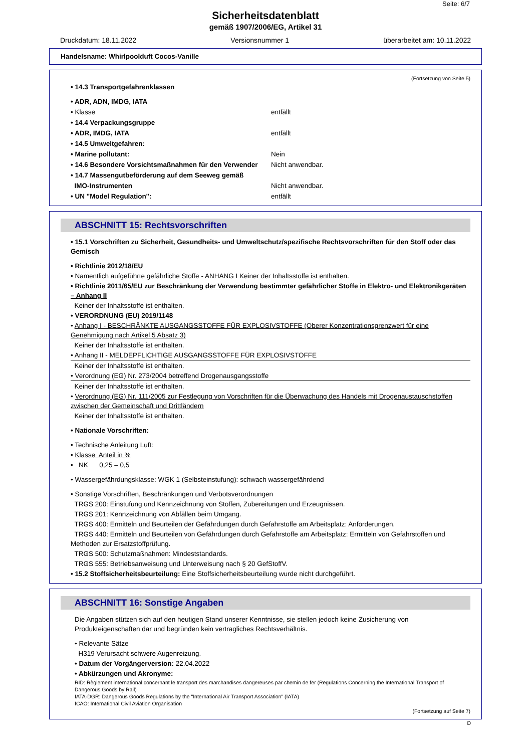Seite: 6/7
Sicherheitsdatenblatt
gemäß 1907/2006/EG, Artikel 31
Druckdatum: 18.11.2022 Versionsnummer 1 überarbeitet am: 10.11.2022
Handelsname: Whirlpoolduft Cocos-Vanille
(Fortsetzung von Seite 5)
• 14.3 Transportgefahrenklassen
• ADR, ADN, IMDG, IATA
• Klasse entfällt
• 14.4 Verpackungsgruppe
• ADR, IMDG, IATA entfällt
• 14.5 Umweltgefahren:
• Marine pollutant: Nein
• 14.6 Besondere Vorsichtsmaßnahmen für den Verwender
Nicht anwendbar.
• 14.7 Massengutbeförderung auf dem Seeweg gemäß
IMO-Instrumenten Nicht anwendbar.
• UN "Model Regulation": entfällt
ABSCHNITT 15: Rechtsvorschriften
• 15.1 Vorschriften zu Sicherheit, Gesundheits- und Umweltschutz/spezifische Rechtsvorschriften für den Stoff oder das Gemisch
• Richtlinie 2012/18/EU
• Namentlich aufgeführte gefährliche Stoffe - ANHANG I Keiner der Inhaltsstoffe ist enthalten.
• Richtlinie 2011/65/EU zur Beschränkung der Verwendung bestimmter gefährlicher Stoffe in Elektro- und Elektronikgeräten – Anhang II
Keiner der Inhaltsstoffe ist enthalten.
• VERORDNUNG (EU) 2019/1148
• Anhang I - BESCHRÄNKTE AUSGANGSSTOFFE FÜR EXPLOSIVSTOFFE (Oberer Konzentrationsgrenzwert für eine Genehmigung nach Artikel 5 Absatz 3)
Keiner der Inhaltsstoffe ist enthalten.
• Anhang II - MELDEPFLICHTIGE AUSGANGSSTOFFE FÜR EXPLOSIVSTOFFE
Keiner der Inhaltsstoffe ist enthalten.
• Verordnung (EG) Nr. 273/2004 betreffend Drogenausgangsstoffe
Keiner der Inhaltsstoffe ist enthalten.
• Verordnung (EG) Nr. 111/2005 zur Festlegung von Vorschriften für die Überwachung des Handels mit Drogenaustauschstoffen zwischen der Gemeinschaft und Drittländern
Keiner der Inhaltsstoffe ist enthalten.
• Nationale Vorschriften:
• Technische Anleitung Luft:
• Klasse Anteil in %
• NK 0,25 – 0,5
• Wassergefährdungsklasse: WGK 1 (Selbsteinstufung): schwach wassergefährdend
• Sonstige Vorschriften, Beschränkungen und Verbotsverordnungen
TRGS 200: Einstufung und Kennzeichnung von Stoffen, Zubereitungen und Erzeugnissen.
TRGS 201: Kennzeichnung von Abfällen beim Umgang.
TRGS 400: Ermitteln und Beurteilen der Gefährdungen durch Gefahrstoffe am Arbeitsplatz: Anforderungen.
TRGS 440: Ermitteln und Beurteilen von Gefährdungen durch Gefahrstoffe am Arbeitsplatz: Ermitteln von Gefahrstoffen und Methoden zur Ersatzstoffprüfung.
TRGS 500: Schutzmaßnahmen: Mindeststandards.
TRGS 555: Betriebsanweisung und Unterweisung nach § 20 GefStoffV.
• 15.2 Stoffsicherheitsbeurteilung: Eine Stoffsicherheitsbeurteilung wurde nicht durchgeführt.
ABSCHNITT 16: Sonstige Angaben
Die Angaben stützen sich auf den heutigen Stand unserer Kenntnisse, sie stellen jedoch keine Zusicherung von Produkteigenschaften dar und begründen kein vertragliches Rechtsverhältnis.
• Relevante Sätze
H319 Verursacht schwere Augenreizung.
• Datum der Vorgängerversion: 22.04.2022
• Abkürzungen und Akronyme:
RID: Règlement international concernant le transport des marchandises dangereuses par chemin de fer (Regulations Concerning the International Transport of Dangerous Goods by Rail)
IATA-DGR: Dangerous Goods Regulations by the "International Air Transport Association" (IATA)
ICAO: International Civil Aviation Organisation
(Fortsetzung auf Seite 7)
D